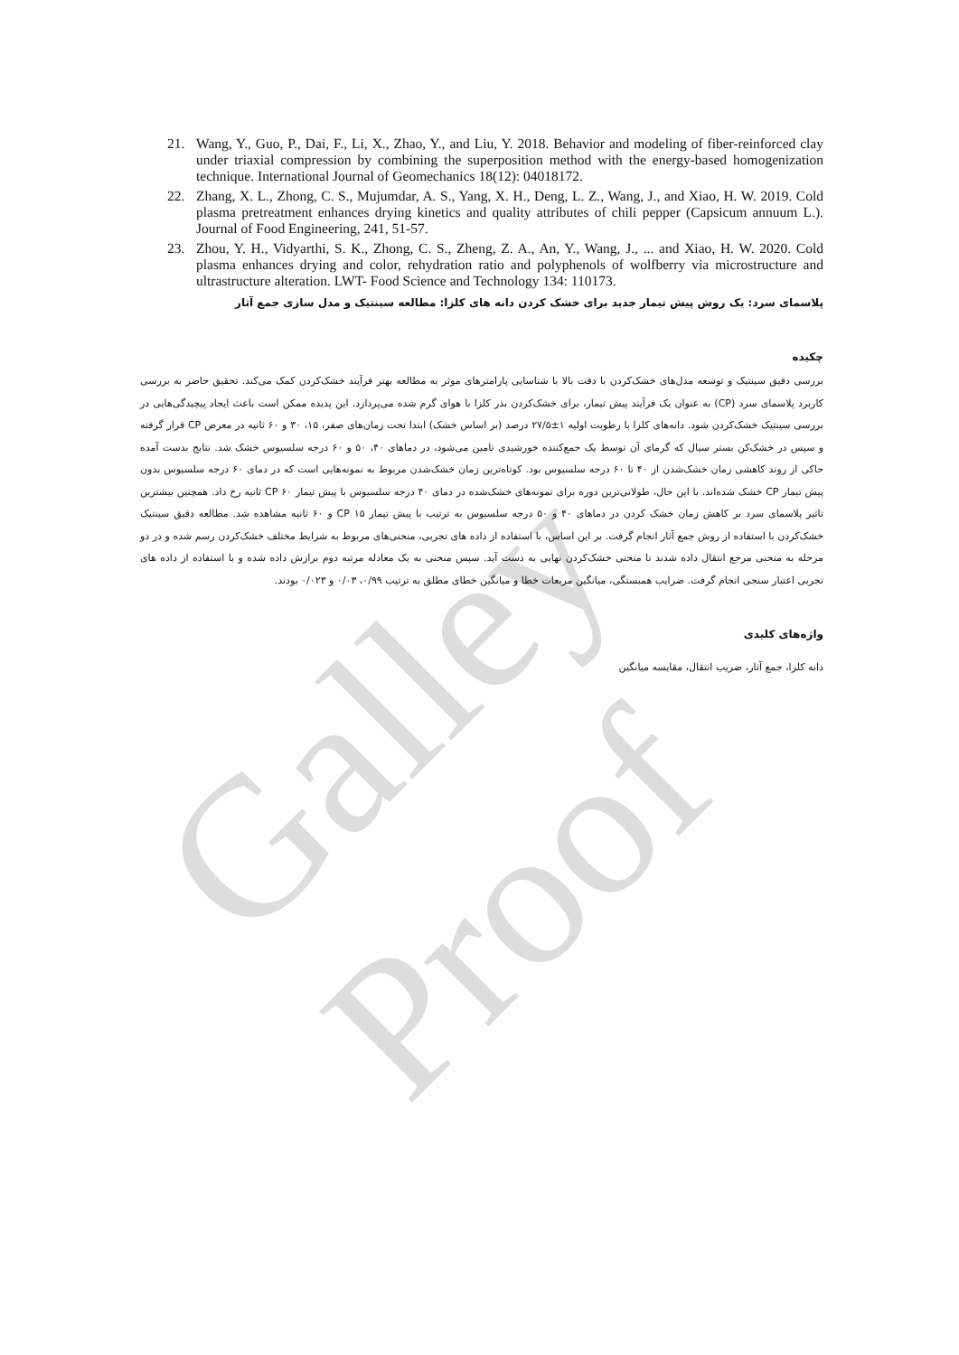Galley Proof
21. Wang, Y., Guo, P., Dai, F., Li, X., Zhao, Y., and Liu, Y. 2018. Behavior and modeling of fiber-reinforced clay under triaxial compression by combining the superposition method with the energy-based homogenization technique. International Journal of Geomechanics 18(12): 04018172.
22. Zhang, X. L., Zhong, C. S., Mujumdar, A. S., Yang, X. H., Deng, L. Z., Wang, J., and Xiao, H. W. 2019. Cold plasma pretreatment enhances drying kinetics and quality attributes of chili pepper (Capsicum annuum L.). Journal of Food Engineering, 241, 51-57.
23. Zhou, Y. H., Vidyarthi, S. K., Zhong, C. S., Zheng, Z. A., An, Y., Wang, J., ... and Xiao, H. W. 2020. Cold plasma enhances drying and color, rehydration ratio and polyphenols of wolfberry via microstructure and ultrastructure alteration. LWT- Food Science and Technology 134: 110173.
پلاسمای سرد: یک روش پیش تیمار جدید برای خشک کردن دانه های کلزا: مطالعه سینتیک و مدل سازی جمع آثار
چکیده
بررسی دقیق سینتیک و توسعه مدل‌های خشک‌کردن با دقت بالا با شناسایی پارامترهای موثر به مطالعه بهتر فرآیند خشک‌کردن کمک می‌کند. تحقیق حاضر به بررسی کاربرد پلاسمای سرد (CP) به عنوان یک فرآیند پیش تیمار، برای خشک‌کردن بذر کلزا با هوای گرم شده می‌پردازد. این پدیده ممکن است باعث ایجاد پیچیدگی‌هایی در بررسی سینتیک خشک‌کردن شود. دانه‌های کلزا با رطوبت اولیه ۱±۲۷/۵ درصد (بر اساس خشک) ابتدا تحت زمان‌های صفر، ۱۵، ۳۰ و ۶۰ ثانیه در معرض CP قرار گرفته و سپس در خشک‌کن بستر سیال که گرمای آن توسط یک جمع‌کننده خورشیدی تامین می‌شود، در دماهای ۴۰، ۵۰ و ۶۰ درجه سلسیوس خشک شد. نتایج بدست آمده حاکی از روند کاهشی زمان خشک‌شدن از ۴۰ تا ۶۰ درجه سلسیوس بود. کوتاه‌ترین زمان خشک‌شدن مربوط به نمونه‌هایی است که در دمای ۶۰ درجه سلسیوس بدون پیش تیمار CP خشک شده‌اند. با این حال، طولانی‌ترین دوره برای نمونه‌های خشک‌شده در دمای ۴۰ درجه سلسیوس با پیش تیمار CP ۶۰ ثانیه رخ داد. همچنین بیشترین تاثیر پلاسمای سرد بر کاهش زمان خشک کردن در دماهای ۴۰ و ۵۰ درجه سلسیوس به ترتیب با پیش تیمار CP ۱۵ و ۶۰ ثانیه مشاهده شد. مطالعه دقیق سینتیک خشک‌کردن با استفاده از روش جمع آثار انجام گرفت. بر این اساس، با استفاده از داده های تجربی، منحنی‌های مربوط به شرایط مختلف خشک‌کردن رسم شده و در دو مرحله به منحنی مرجع انتقال داده شدند تا منحنی خشک‌کردن نهایی به دست آید. سپس منحنی به یک معادله مرتبه دوم برازش داده شده و با استفاده از داده های تجربی اعتبار سنجی انجام گرفت. ضرایب همبستگی، میانگین مربعات خطا و میانگین خطای مطلق به ترتیب ۰/۹۹، ۰/۰۳ و ۰/۰۲۳ بودند.
واژه‌های کلیدی
دانه کلزا، جمع آثار، ضریب انتقال، مقایسه میانگین